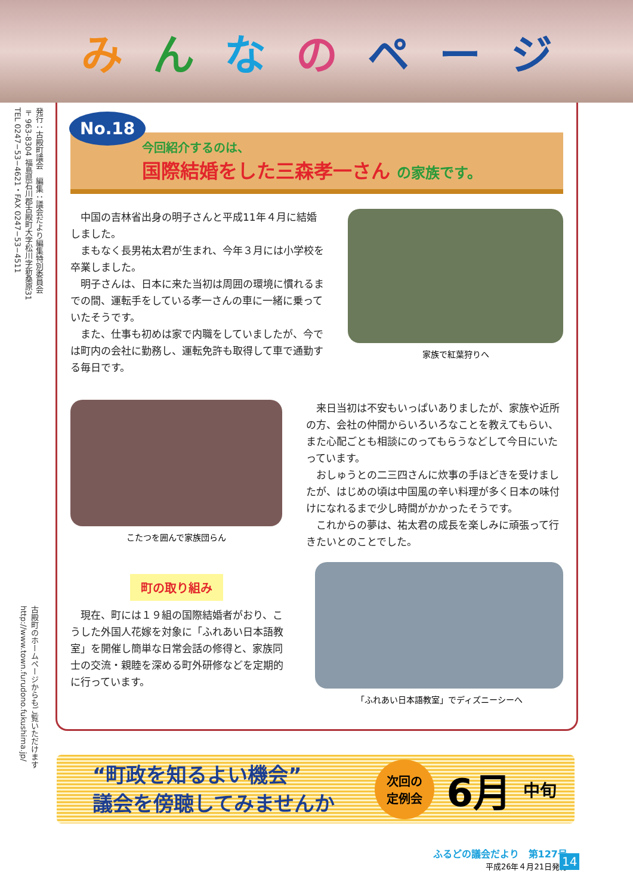みんなのページ
発行：古殿町議会　編集：議会だより編集特別委員会
〒963-8304 福島県石川郡古殿町大字松川字新桑原31
TEL 0247−53−4621・FAX 0247−53−4511
古殿町のホームページからもご覧いただけます
http://www.town.furudono.fukushima.jp/
No.18
今回紹介するのは、
国際結婚をした三森孝一さん の家族です。
中国の吉林省出身の明子さんと平成11年４月に結婚しました。
まもなく長男祐太君が生まれ、今年３月には小学校を卒業しました。
明子さんは、日本に来た当初は周囲の環境に慣れるまでの間、運転手をしている孝一さんの車に一緒に乗っていたそうです。
また、仕事も初めは家で内職をしていましたが、今では町内の会社に勤務し、運転免許も取得して車で通勤する毎日です。
家族で紅葉狩りへ
こたつを囲んで家族団らん
来日当初は不安もいっぱいありましたが、家族や近所の方、会社の仲間からいろいろなことを教えてもらい、また心配ごとも相談にのってもらうなどして今日にいたっています。
おしゅうとの二三四さんに炊事の手ほどきを受けましたが、はじめの頃は中国風の辛い料理が多く日本の味付けになれるまで少し時間がかかったそうです。
これからの夢は、祐太君の成長を楽しみに頑張って行きたいとのことでした。
町の取り組み
現在、町には１９組の国際結婚者がおり、こうした外国人花嫁を対象に「ふれあい日本語教室」を開催し簡単な日常会話の修得と、家族同士の交流・親睦を深める町外研修などを定期的に行っています。
「ふれあい日本語教室」でディズニーシーへ
“町政を知るよい機会”
議会を傍聴してみませんか
次回の
定例会
6月 中旬
ふるどの議会だより　第127号
平成26年４月21日発行
14